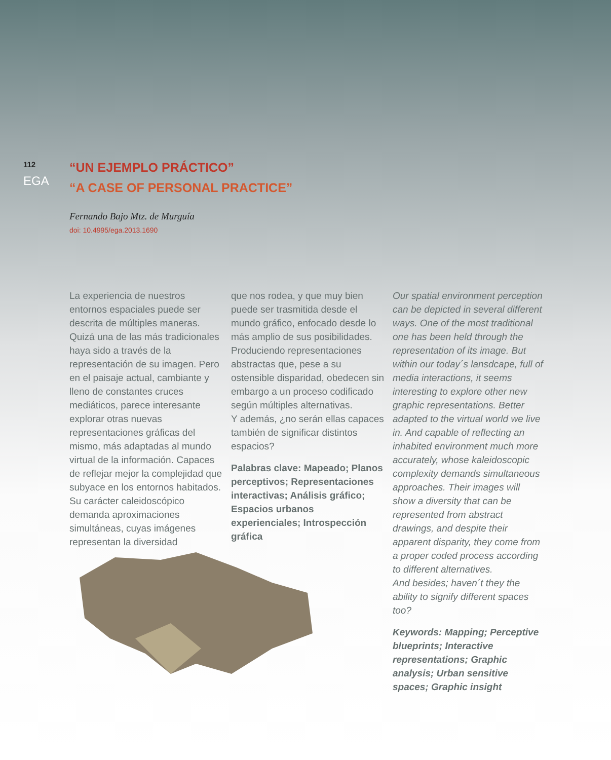112
EGA
“UN EJEMPLO PRÁCTICO”
“A CASE OF PERSONAL PRACTICE”
Fernando Bajo Mtz. de Murguía
doi: 10.4995/ega.2013.1690
La experiencia de nuestros entornos espaciales puede ser descrita de múltiples maneras. Quizá una de las más tradicionales haya sido a través de la representación de su imagen. Pero en el paisaje actual, cambiante y lleno de constantes cruces mediáticos, parece interesante explorar otras nuevas representaciones gráficas del mismo, más adaptadas al mundo virtual de la información. Capaces de reflejar mejor la complejidad que subyace en los entornos habitados. Su carácter caleidoscópico demanda aproximaciones simultáneas, cuyas imágenes representan la diversidad
que nos rodea, y que muy bien puede ser trasmitida desde el mundo gráfico, enfocado desde lo más amplio de sus posibilidades. Produciendo representaciones abstractas que, pese a su ostensible disparidad, obedecen sin embargo a un proceso codificado según múltiples alternativas.
Y además, ¿no serán ellas capaces también de significar distintos espacios?
Palabras clave: Mapeado; Planos perceptivos; Representaciones interactivas; Análisis gráfico; Espacios urbanos experienciales; Introspección gráfica
Our spatial environment perception can be depicted in several different ways. One of the most traditional one has been held through the representation of its image. But within our today´s lansdcape, full of media interactions, it seems interesting to explore other new graphic representations. Better adapted to the virtual world we live in. And capable of reflecting an inhabited environment much more accurately, whose kaleidoscopic complexity demands simultaneous approaches. Their images will show a diversity that can be represented from abstract drawings, and despite their apparent disparity, they come from a proper coded process according to different alternatives.
And besides; haven´t they the ability to signify different spaces too?
Keywords: Mapping; Perceptive blueprints; Interactive representations; Graphic analysis; Urban sensitive spaces; Graphic insight